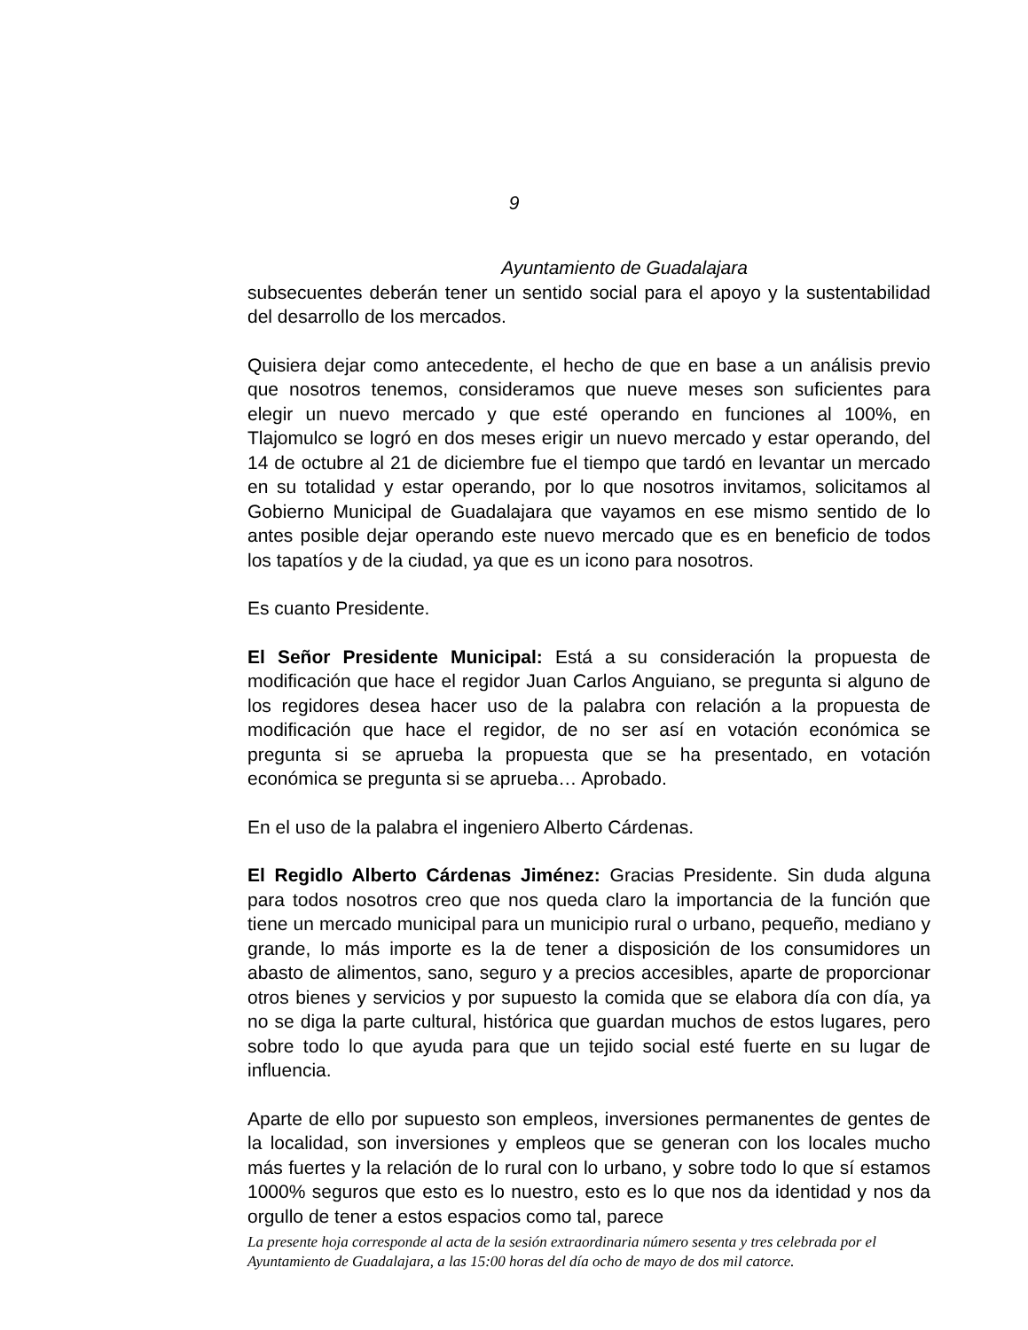9
Ayuntamiento de Guadalajara
subsecuentes deberán tener un sentido social para el apoyo y la sustentabilidad del desarrollo de los mercados.
Quisiera dejar como antecedente, el hecho de que en base a un análisis previo que nosotros tenemos, consideramos que nueve meses son suficientes para elegir un nuevo mercado y que esté operando en funciones al 100%, en Tlajomulco se logró en dos meses erigir un nuevo mercado y estar operando, del 14 de octubre al 21 de diciembre fue el tiempo que tardó en levantar un mercado en su totalidad y estar operando, por lo que nosotros invitamos, solicitamos al Gobierno Municipal de Guadalajara que vayamos en ese mismo sentido de lo antes posible dejar operando este nuevo mercado que es en beneficio de todos los tapatíos y de la ciudad, ya que es un icono para nosotros.
Es cuanto Presidente.
El Señor Presidente Municipal: Está a su consideración la propuesta de modificación que hace el regidor Juan Carlos Anguiano, se pregunta si alguno de los regidores desea hacer uso de la palabra con relación a la propuesta de modificación que hace el regidor, de no ser así en votación económica se pregunta si se aprueba la propuesta que se ha presentado, en votación económica se pregunta si se aprueba… Aprobado.
En el uso de la palabra el ingeniero Alberto Cárdenas.
El Regidlo Alberto Cárdenas Jiménez: Gracias Presidente. Sin duda alguna para todos nosotros creo que nos queda claro la importancia de la función que tiene un mercado municipal para un municipio rural o urbano, pequeño, mediano y grande, lo más importe es la de tener a disposición de los consumidores un abasto de alimentos, sano, seguro y a precios accesibles, aparte de proporcionar otros bienes y servicios y por supuesto la comida que se elabora día con día, ya no se diga la parte cultural, histórica que guardan muchos de estos lugares, pero sobre todo lo que ayuda para que un tejido social esté fuerte en su lugar de influencia.
Aparte de ello por supuesto son empleos, inversiones permanentes de gentes de la localidad, son inversiones y empleos que se generan con los locales mucho más fuertes y la relación de lo rural con lo urbano, y sobre todo lo que sí estamos 1000% seguros que esto es lo nuestro, esto es lo que nos da identidad y nos da orgullo de tener a estos espacios como tal, parece
La presente hoja corresponde al acta de la sesión extraordinaria número sesenta y tres celebrada por el Ayuntamiento de Guadalajara, a las 15:00 horas del día ocho de mayo de dos mil catorce.